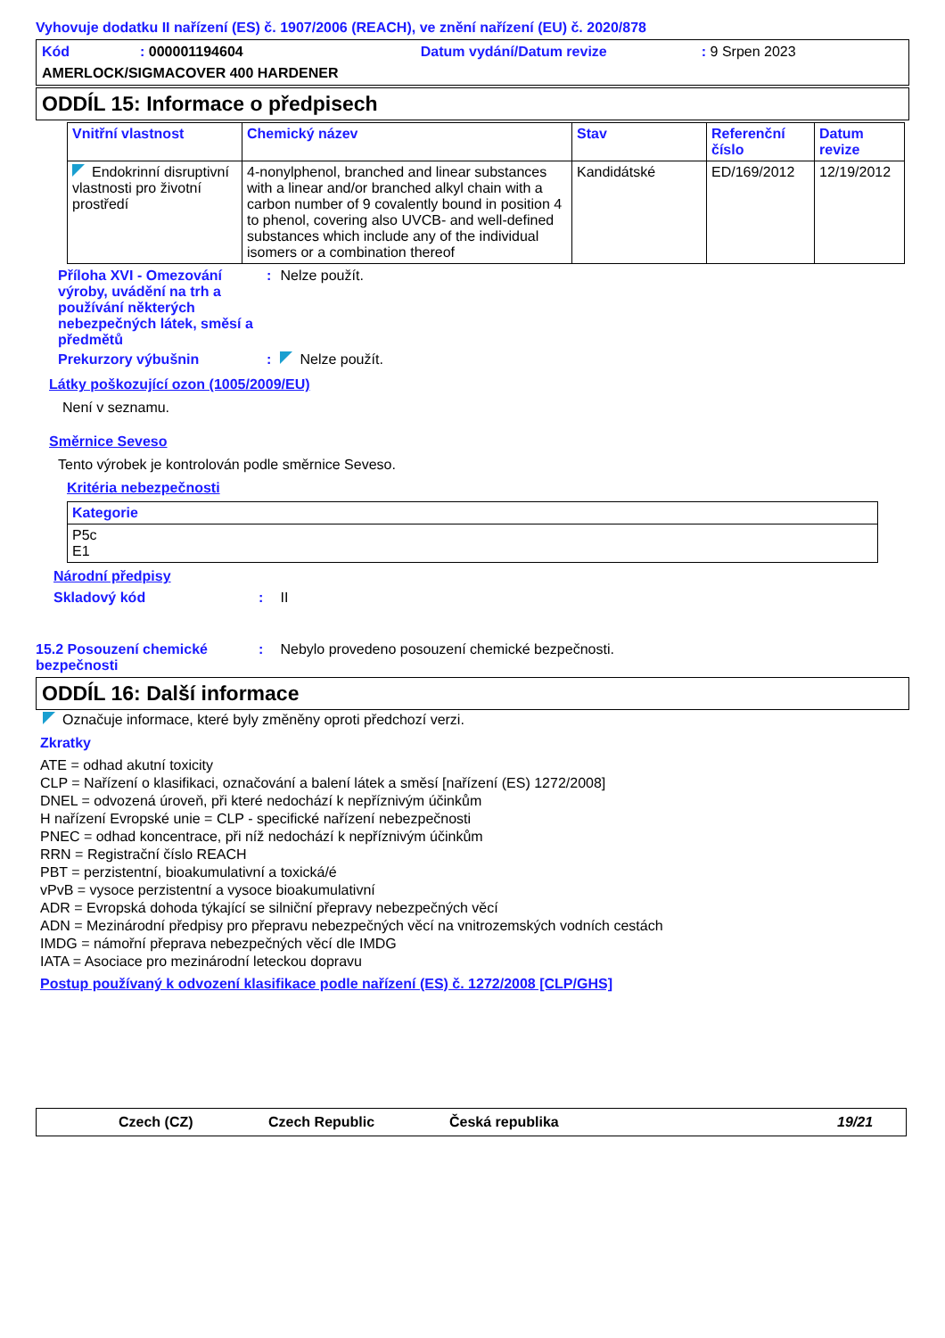Vyhovuje dodatku II nařízení (ES) č. 1907/2006 (REACH), ve znění nařízení (EU) č. 2020/878
Kód: 000001194604 Datum vydání/Datum revize: 9 Srpen 2023
AMERLOCK/SIGMACOVER 400 HARDENER
ODDÍL 15: Informace o předpisech
| Vnitřní vlastnost | Chemický název | Stav | Referenční číslo | Datum revize |
| --- | --- | --- | --- | --- |
| Endokrinní disruptivní vlastnosti pro životní prostředí | 4-nonylphenol, branched and linear substances with a linear and/or branched alkyl chain with a carbon number of 9 covalently bound in position 4 to phenol, covering also UVCB- and well-defined substances which include any of the individual isomers or a combination thereof | Kandidátské | ED/169/2012 | 12/19/2012 |
Příloha XVI - Omezování výroby, uvádění na trh a používání některých nebezpečných látek, směsí a předmětů : Nelze použít.
Prekurzory výbušnin : Nelze použít.
Látky poškozující ozon (1005/2009/EU)
Není v seznamu.
Směrnice Seveso
Tento výrobek je kontrolován podle směrnice Seveso.
Kritéria nebezpečnosti
| Kategorie |
| --- |
| P5c E1 |
Národní předpisy
Skladový kód: II
15.2 Posouzení chemické bezpečnosti: Nebylo provedeno posouzení chemické bezpečnosti.
ODDÍL 16: Další informace
Označuje informace, které byly změněny oproti předchozí verzi.
Zkratky
ATE = odhad akutní toxicity
CLP = Nařízení o klasifikaci, označování a balení látek a směsí [nařízení (ES) 1272/2008]
DNEL = odvozená úroveň, při které nedochází k nepříznivým účinkům
H nařízení Evropské unie = CLP - specifické nařízení nebezpečnosti
PNEC = odhad koncentrace, při níž nedochází k nepříznivým účinkům
RRN = Registrační číslo REACH
PBT = perzistentní, bioakumulativní a toxická/é
vPvB = vysoce perzistentní a vysoce bioakumulativní
ADR = Evropská dohoda týkající se silniční přepravy nebezpečných věcí
ADN = Mezinárodní předpisy pro přepravu nebezpečných věcí na vnitrozemských vodních cestách
IMDG = námořní přeprava nebezpečných věcí dle IMDG
IATA = Asociace pro mezinárodní leteckou dopravu
Postup používaný k odvození klasifikace podle nařízení (ES) č. 1272/2008 [CLP/GHS]
Czech (CZ) Czech Republic Česká republika 19/21